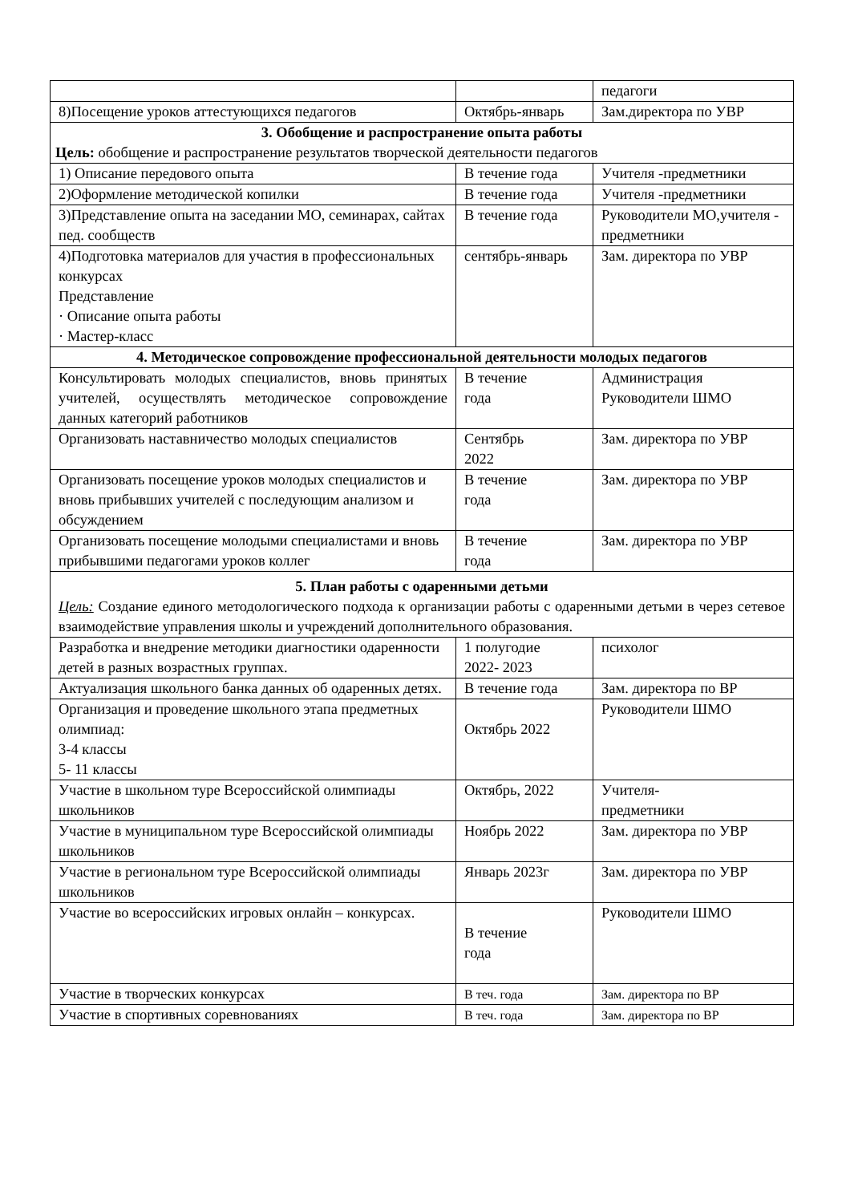| | | педагоги |
| 8)Посещение уроков аттестующихся педагогов | Октябрь-январь | Зам.директора по УВР |
| 3. Обобщение и распространение опыта работы Цель: обобщение и распространение результатов творческой деятельности педагогов | | |
| 1) Описание передового опыта | В течение года | Учителя -предметники |
| 2)Оформление методической копилки | В течение года | Учителя -предметники |
| 3)Представление опыта на заседании МО, семинарах, сайтах пед. сообществ | В течение года | Руководители МО,учителя - предметники |
| 4)Подготовка материалов для участия в профессиональных конкурсах Представление · Описание опыта работы · Мастер-класс | сентябрь-январь | Зам. директора по УВР |
| 4. Методическое сопровождение профессиональной деятельности молодых педагогов | | |
| Консультировать молодых специалистов, вновь принятых учителей, осуществлять методическое сопровождение данных категорий работников | В течение года | Администрация Руководители ШМО |
| Организовать наставничество молодых специалистов | Сентябрь 2022 | Зам. директора по УВР |
| Организовать посещение уроков молодых специалистов и вновь прибывших учителей с последующим анализом и обсуждением | В течение года | Зам. директора по УВР |
| Организовать посещение молодыми специалистами и вновь прибывшими педагогами уроков коллег | В течение года | Зам. директора по УВР |
| 5. План работы с одаренными детьми Цель: Создание единого методологического подхода к организации работы с одаренными детьми в через сетевое взаимодействие управления школы и учреждений дополнительного образования. | | |
| Разработка и внедрение методики диагностики одаренности детей в разных возрастных группах. | 1 полугодие 2022- 2023 | психолог |
| Актуализация школьного банка данных об одаренных детях. | В течение года | Зам. директора по ВР |
| Организация и проведение школьного этапа предметных олимпиад: 3-4 классы 5- 11 классы | Октябрь 2022 | Руководители ШМО |
| Участие в школьном туре Всероссийской олимпиады школьников | Октябрь, 2022 | Учителя- предметники |
| Участие в муниципальном туре Всероссийской олимпиады школьников | Ноябрь 2022 | Зам. директора по УВР |
| Участие в региональном туре Всероссийской олимпиады школьников | Январь 2023г | Зам. директора по УВР |
| Участие во всероссийских игровых онлайн – конкурсах. | В течение года | Руководители ШМО |
| Участие в творческих конкурсах | В теч. года | Зам. директора по ВР |
| Участие в спортивных соревнованиях | В теч. года | Зам. директора по ВР |